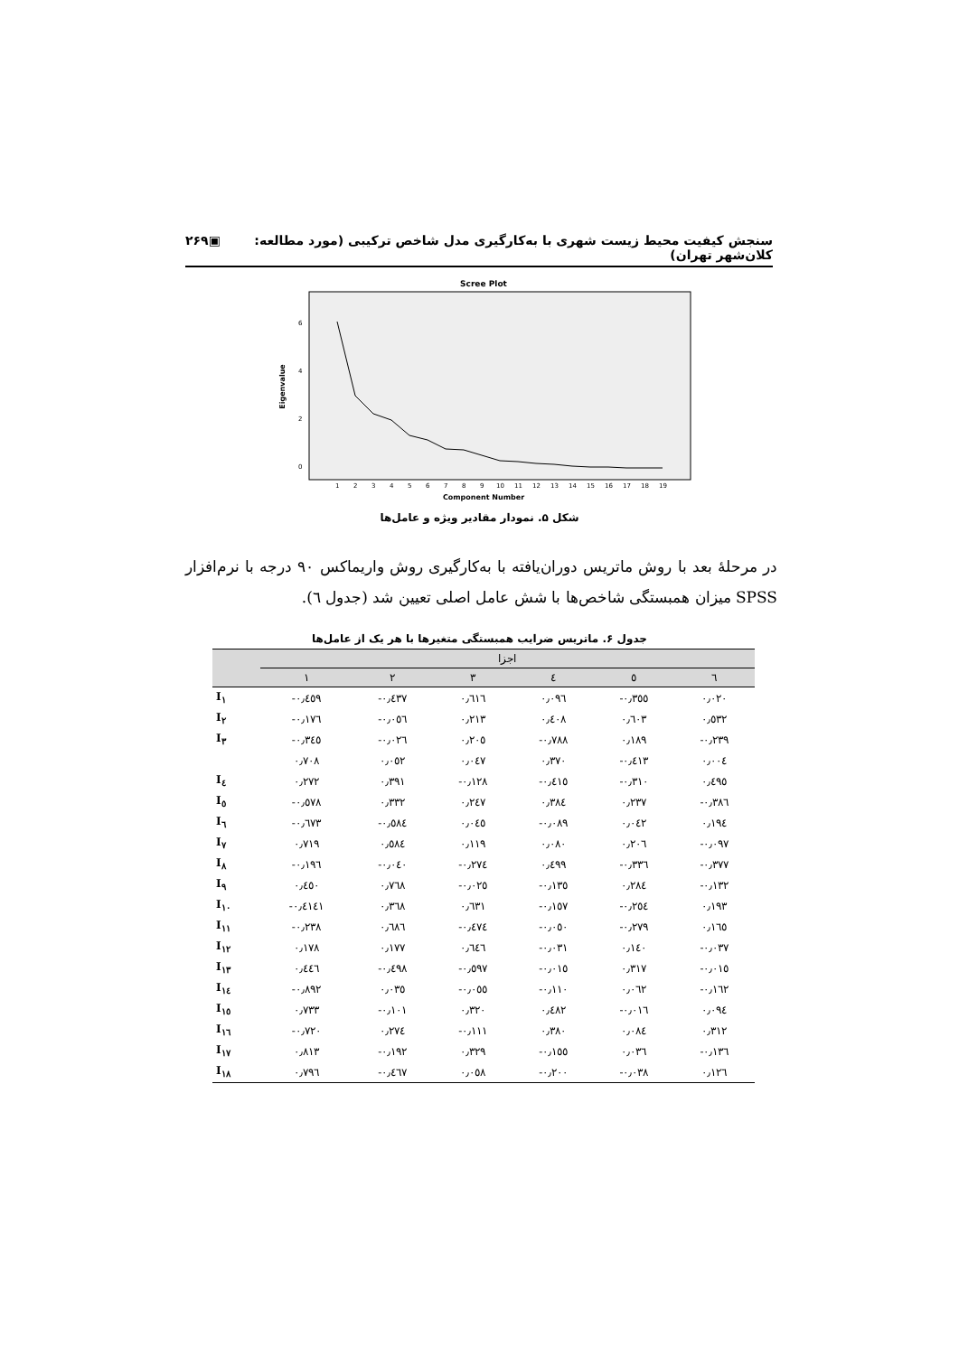سنجش کیفیت محیط زیست شهری با به‌کارگیری مدل شاخص ترکیبی (مورد مطالعه: کلان‌شهر تهران) ▣۲۶۹
Scree Plot
Eigenvalue
6
4
2
0
1
2
3
4
5
6
7
8
9
10
11
12
13
14
15
16
17
18
19
Component Number
شکل ۵. نمودار مقادیر ویژه و عامل‌ها
در مرحلهٔ بعد با روش ماتریس دوران‌یافته با به‌کارگیری روش واریماکس ۹۰ درجه با نرم‌افزار SPSS میزان همبستگی شاخص‌ها با شش عامل اصلی تعیین شد (جدول ٦).
جدول ۶. ماتریس ضرایب همبستگی متغیرها با هر یک از عامل‌ها
| | اجزا | | | | | |
| --- | --- | --- | --- | --- | --- | --- |
| | ١ | ٢ | ٣ | ٤ | ٥ | ٦ |
| I<sub>١</sub> | -٠٫٤٥٩ | -٠٫٤٣٧ | ٠٫٦١٦ | ٠٫٠٩٦ | -٠٫٣٥٥ | ٠٫٠٢٠ |
| I<sub>٢</sub> | -٠٫١٧٦ | -٠٫٠٥٦ | ٠٫٢١٣ | ٠٫٤٠٨ | ٠٫٦٠٣ | ٠٫٥٣٢ |
| I<sub>٣</sub> | -٠٫٣٤٥ | -٠٫٠٢٦ | ٠٫٢٠٥ | -٠٫٧٨٨ | ٠٫١٨٩ | -٠٫٢٣٩ |
| | ٠٫٧٠٨ | ٠٫٠٥٢ | ٠٫٠٤٧ | ٠٫٣٧٠ | -٠٫٤١٣ | ٠٫٠٠٤ |
| I<sub>٤</sub> | ٠٫٢٧٢ | ٠٫٣٩١ | -٠٫١٢٨ | -٠٫٤١٥ | -٠٫٣١٠ | ٠٫٤٩٥ |
| I<sub>٥</sub> | -٠٫٥٧٨ | ٠٫٣٣٢ | ٠٫٢٤٧ | ٠٫٣٨٤ | ٠٫٢٣٧ | -٠٫٣٨٦ |
| I<sub>٦</sub> | -٠٫٦٧٣ | -٠٫٥٨٤ | ٠٫٠٤٥ | -٠٫٠٨٩ | ٠٫٠٤٢ | ٠٫١٩٤ |
| I<sub>٧</sub> | ٠٫٧١٩ | ٠٫٥٨٤ | ٠٫١١٩ | ٠٫٠٨٠ | ٠٫٢٠٦ | -٠٫٠٩٧ |
| I<sub>٨</sub> | -٠٫١٩٦ | -٠٫٠٤٠ | -٠٫٢٧٤ | ٠٫٤٩٩ | -٠٫٣٣٦ | -٠٫٣٧٧ |
| I<sub>٩</sub> | ٠٫٤٥٠ | ٠٫٧٦٨ | -٠٫٠٢٥ | -٠٫١٣٥ | ٠٫٢٨٤ | -٠٫١٣٢ |
| I<sub>١٠</sub> | -٠٫٤١٤١ | ٠٫٣٦٨ | ٠٫٦٣١ | -٠٫١٥٧ | -٠٫٢٥٤ | ٠٫١٩٣ |
| I<sub>١١</sub> | -٠٫٢٣٨ | ٠٫٦٨٦ | -٠٫٤٧٤ | -٠٫٠٥٠ | -٠٫٢٧٩ | ٠٫١٦٥ |
| I<sub>١٢</sub> | ٠٫١٧٨ | ٠٫١٧٧ | ٠٫٦٤٦ | -٠٫٠٣١ | ٠٫١٤٠ | -٠٫٠٣٧ |
| I<sub>١٣</sub> | ٠٫٤٤٦ | -٠٫٤٩٨ | -٠٫٥٩٧ | -٠٫٠١٥ | ٠٫٣١٧ | -٠٫٠١٥ |
| I<sub>١٤</sub> | -٠٫٨٩٢ | ٠٫٠٣٥ | -٠٫٠٥٥ | -٠٫١١٠ | ٠٫٠٦٢ | -٠٫١٦٢ |
| I<sub>١٥</sub> | ٠٫٧٣٣ | -٠٫١٠١ | ٠٫٣٢٠ | ٠٫٤٨٢ | -٠٫٠١٦ | ٠٫٠٩٤ |
| I<sub>١٦</sub> | -٠٫٧٢٠ | ٠٫٢٧٤ | -٠٫١١١ | ٠٫٣٨٠ | ٠٫٠٨٤ | ٠٫٣١٢ |
| I<sub>١٧</sub> | ٠٫٨١٣ | -٠٫١٩٢ | ٠٫٣٢٩ | -٠٫١٥٥ | ٠٫٠٣٦ | -٠٫١٣٦ |
| I<sub>١٨</sub> | ٠٫٧٩٦ | -٠٫٤٦٧ | ٠٫٠٥٨ | -٠٫٢٠٠ | -٠٫٠٣٨ | ٠٫١٢٦ |